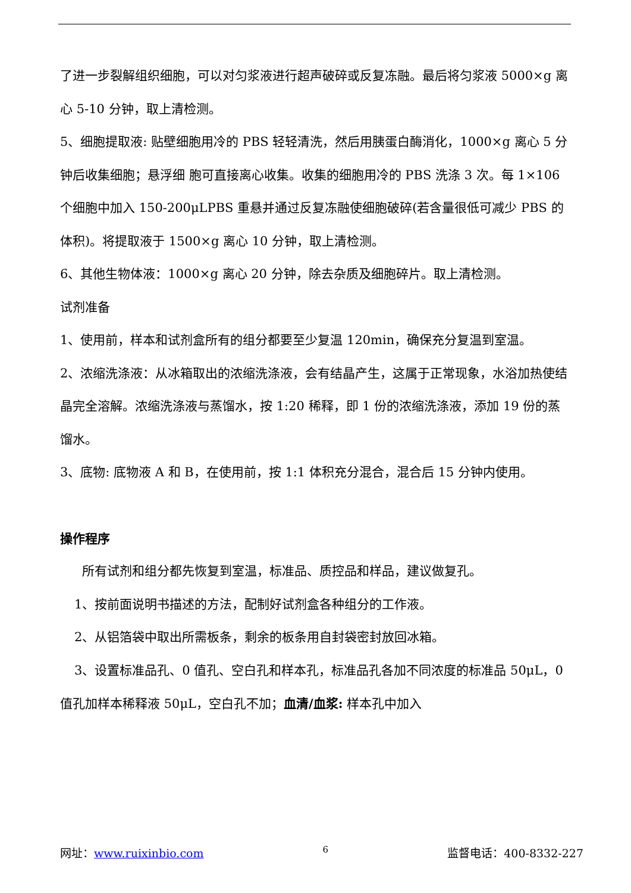了进一步裂解组织细胞，可以对匀浆液进行超声破碎或反复冻融。最后将匀浆液 5000×g 离心 5-10 分钟，取上清检测。
5、细胞提取液: 贴壁细胞用冷的 PBS 轻轻清洗，然后用胰蛋白酶消化，1000×g 离心 5 分钟后收集细胞；悬浮细 胞可直接离心收集。收集的细胞用冷的 PBS 洗涤 3 次。每 1×106 个细胞中加入 150-200μLPBS 重悬并通过反复冻融使细胞破碎(若含量很低可减少 PBS 的体积)。将提取液于 1500×g 离心 10 分钟，取上清检测。
6、其他生物体液：1000×g 离心 20 分钟，除去杂质及细胞碎片。取上清检测。
试剂准备
1、使用前，样本和试剂盒所有的组分都要至少复温 120min，确保充分复温到室温。
2、浓缩洗涤液：从冰箱取出的浓缩洗涤液，会有结晶产生，这属于正常现象，水浴加热使结晶完全溶解。浓缩洗涤液与蒸馏水，按 1:20 稀释，即 1 份的浓缩洗涤液，添加 19 份的蒸馏水。
3、底物: 底物液 A 和 B，在使用前，按 1:1 体积充分混合，混合后 15 分钟内使用。
操作程序
所有试剂和组分都先恢复到室温，标准品、质控品和样品，建议做复孔。
1、按前面说明书描述的方法，配制好试剂盒各种组分的工作液。
2、从铝箔袋中取出所需板条，剩余的板条用自封袋密封放回冰箱。
3、设置标准品孔、0 值孔、空白孔和样本孔，标准品孔各加不同浓度的标准品 50μL，0 值孔加样本稀释液 50μL，空白孔不加；血清/血浆: 样本孔中加入
网址：www.ruixinbio.com 6 监督电话：400-8332-227